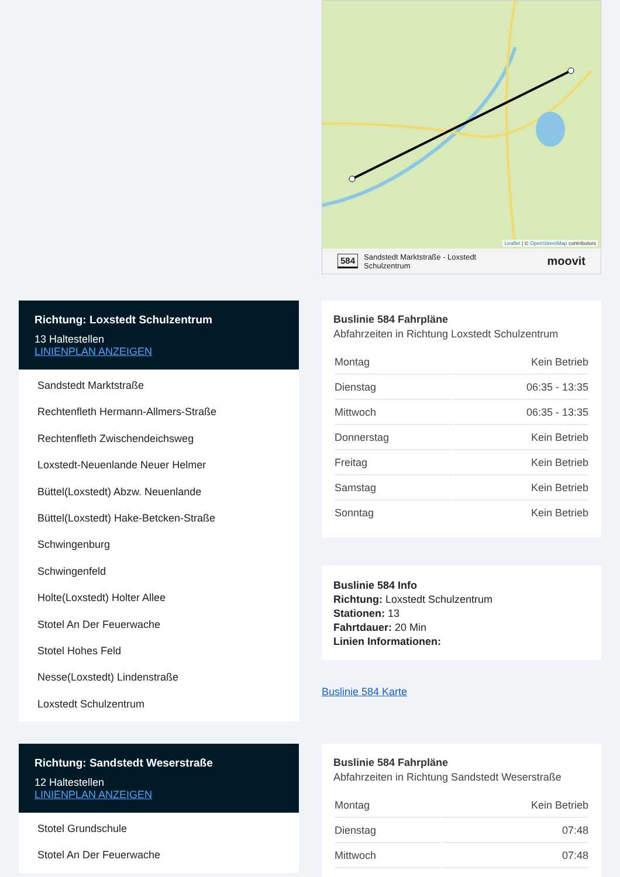Leaflet | © OpenStreetMap contributors
584 Sandstedt Marktstraße - Loxstedt
Schulzentrum moovit
Richtung: Loxstedt Schulzentrum
13 Haltestellen
LINIENPLAN ANZEIGEN
Sandstedt Marktstraße
Rechtenfleth Hermann-Allmers-Straße
Rechtenfleth Zwischendeichsweg
Loxstedt-Neuenlande Neuer Helmer
Büttel(Loxstedt) Abzw. Neuenlande
Büttel(Loxstedt) Hake-Betcken-Straße
Schwingenburg
Schwingenfeld
Holte(Loxstedt) Holter Allee
Stotel An Der Feuerwache
Stotel Hohes Feld
Nesse(Loxstedt) Lindenstraße
Loxstedt Schulzentrum
Buslinie 584 Fahrpläne
Abfahrzeiten in Richtung Loxstedt Schulzentrum
| Montag | Kein Betrieb |
| Dienstag | 06:35 - 13:35 |
| Mittwoch | 06:35 - 13:35 |
| Donnerstag | Kein Betrieb |
| Freitag | Kein Betrieb |
| Samstag | Kein Betrieb |
| Sonntag | Kein Betrieb |
Buslinie 584 Info
Richtung: Loxstedt Schulzentrum
Stationen: 13
Fahrtdauer: 20 Min
Linien Informationen:
Buslinie 584 Karte
Richtung: Sandstedt Weserstraße
12 Haltestellen
LINIENPLAN ANZEIGEN
Stotel Grundschule
Stotel An Der Feuerwache
Buslinie 584 Fahrpläne
Abfahrzeiten in Richtung Sandstedt Weserstraße
| Montag | Kein Betrieb |
| Dienstag | 07:48 |
| Mittwoch | 07:48 |